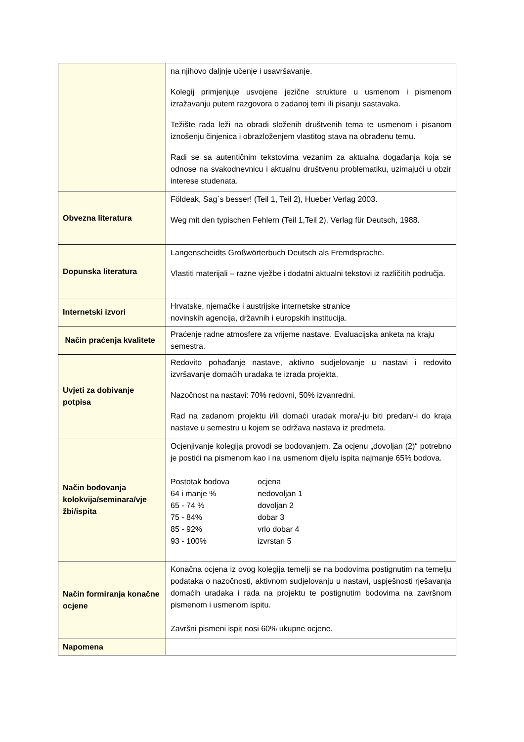| | na njihovo daljnje učenje i usavršavanje. Kolegij primjenjuje usvojene jezične strukture u usmenom i pismenom izražavanju putem razgovora o zadanoj temi ili pisanju sastavaka. Težište rada leži na obradi složenih društvenih tema te usmenom i pisanom iznošenju činjenica i obrazloženjem vlastitog stava na obrađenu temu. Radi se sa autentičnim tekstovima vezanim za aktualna događanja koja se odnose na svakodnevnicu i aktualnu društvenu problematiku, uzimajući u obzir interese studenata. |
| Obvezna literatura | Földeak, Sag`s besser! (Teil 1, Teil 2), Hueber Verlag 2003. Weg mit den typischen Fehlern (Teil 1,Teil 2), Verlag für Deutsch, 1988. |
| Dopunska literatura | Langenscheidts Großwörterbuch Deutsch als Fremdsprache. Vlastiti materijali – razne vježbe i dodatni aktualni tekstovi iz različitih područja. |
| Internetski izvori | Hrvatske, njemačke i austrijske internetske stranice novinskih agencija, državnih i europskih institucija. |
| Način praćenja kvalitete | Praćenje radne atmosfere za vrijeme nastave. Evaluacijska anketa na kraju semestra. |
| Uvjeti za dobivanje potpisa | Redovito pohađanje nastave, aktivno sudjelovanje u nastavi i redovito izvršavanje domaćih uradaka te izrada projekta. Nazočnost na nastavi: 70% redovni, 50% izvanredni. Rad na zadanom projektu i/ili domaći uradak mora/-ju biti predan/-i do kraja nastave u semestru u kojem se održava nastava iz predmeta. |
| Način bodovanja kolokvija/seminara/vje žbi/ispita | Ocjenjivanje kolegija provodi se bodovanjem. Za ocjenu „dovoljan (2)“ potrebno je postići na pismenom kao i na usmenom dijelu ispita najmanje 65% bodova. / Postotak bodova / ocjena / / 64 i manje % / nedovoljan 1 / / 65 - 74 % / dovoljan 2 / / 75 - 84% / dobar 3 / / 85 - 92% / vrlo dobar 4 / / 93 - 100% / izvrstan 5 / |
| Način formiranja konačne ocjene | Konačna ocjena iz ovog kolegija temelji se na bodovima postignutim na temelju podataka o nazočnosti, aktivnom sudjelovanju u nastavi, uspješnosti rješavanja domaćih uradaka i rada na projektu te postignutim bodovima na završnom pismenom i usmenom ispitu. Završni pismeni ispit nosi 60% ukupne ocjene. |
| Napomena | |